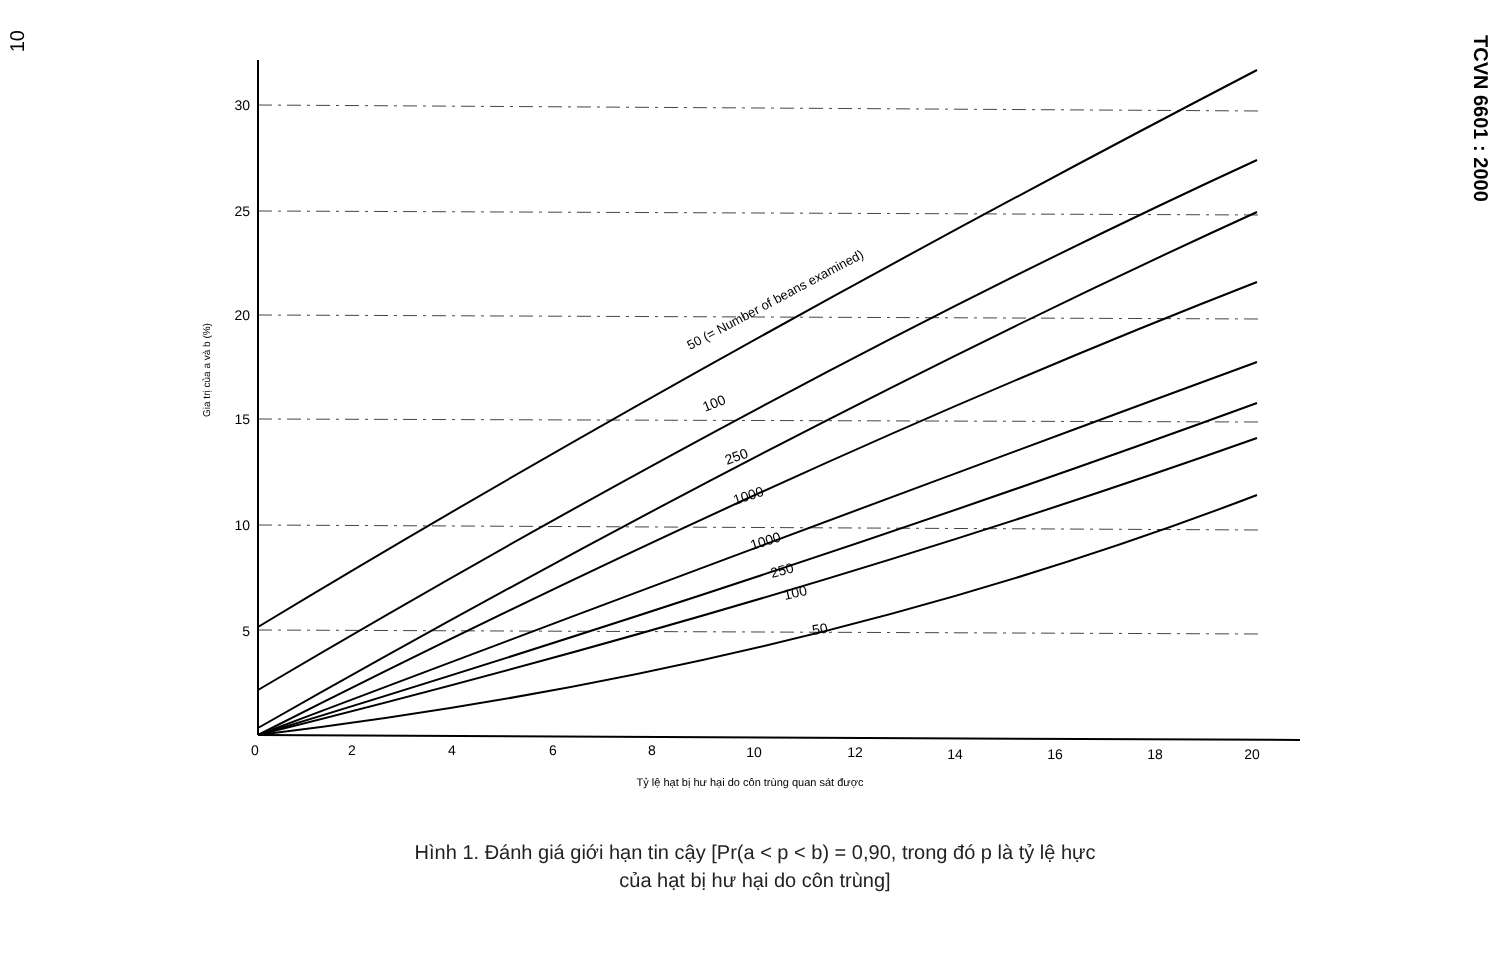10
TCVN 6601 : 2000
30
25
20
15
10
5
0
2
4
6
8
10
12
14
16
18
20
Gia trị của a và b (%)
Tỷ lệ hạt bị hư hại do côn trùng quan sát được
50 (= Number of beans examined)
100
250
1000
1000
250
100
50
Hình 1. Đánh giá giới hạn tin cậy [Pr(a < p < b) = 0,90, trong đó p là tỷ lệ hực
của hạt bị hư hại do côn trùng]